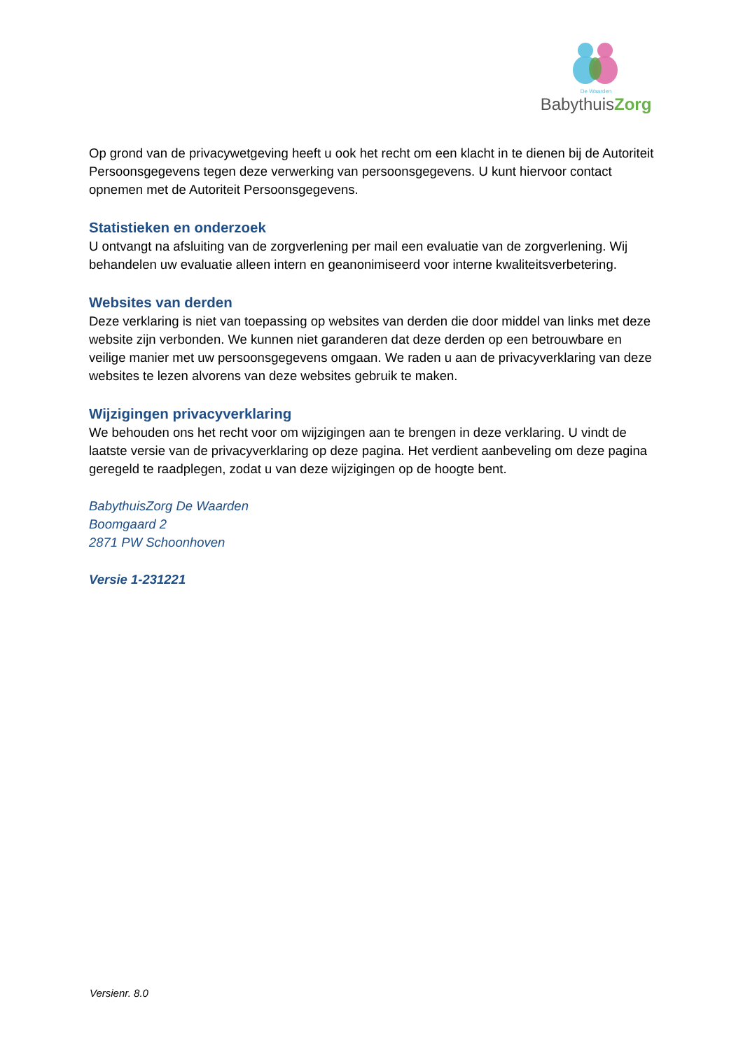De Waarden
BabythuisZorg
Op grond van de privacywetgeving heeft u ook het recht om een klacht in te dienen bij de Autoriteit Persoonsgegevens tegen deze verwerking van persoonsgegevens. U kunt hiervoor contact opnemen met de Autoriteit Persoonsgegevens.
Statistieken en onderzoek
U ontvangt na afsluiting van de zorgverlening per mail een evaluatie van de zorgverlening. Wij behandelen uw evaluatie alleen intern en geanonimiseerd voor interne kwaliteitsverbetering.
Websites van derden
Deze verklaring is niet van toepassing op websites van derden die door middel van links met deze website zijn verbonden. We kunnen niet garanderen dat deze derden op een betrouwbare en veilige manier met uw persoonsgegevens omgaan. We raden u aan de privacyverklaring van deze websites te lezen alvorens van deze websites gebruik te maken.
Wijzigingen privacyverklaring
We behouden ons het recht voor om wijzigingen aan te brengen in deze verklaring. U vindt de laatste versie van de privacyverklaring op deze pagina. Het verdient aanbeveling om deze pagina geregeld te raadplegen, zodat u van deze wijzigingen op de hoogte bent.
BabythuisZorg De Waarden
Boomgaard 2
2871 PW Schoonhoven
Versie 1-231221
Versienr. 8.0